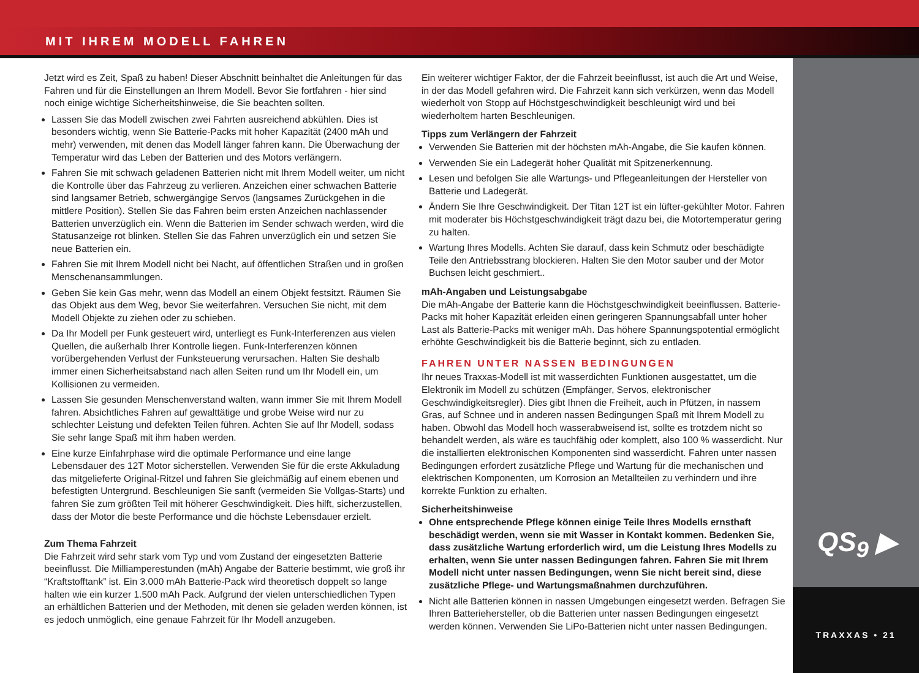MIT IHREM MODELL FAHREN
QS<sub>9</sub> ▶
TRAXXAS • 21
Jetzt wird es Zeit, Spaß zu haben! Dieser Abschnitt beinhaltet die Anleitungen für das Fahren und für die Einstellungen an Ihrem Modell. Bevor Sie fortfahren - hier sind noch einige wichtige Sicherheitshinweise, die Sie beachten sollten.
Lassen Sie das Modell zwischen zwei Fahrten ausreichend abkühlen. Dies ist besonders wichtig, wenn Sie Batterie-Packs mit hoher Kapazität (2400 mAh und mehr) verwenden, mit denen das Modell länger fahren kann. Die Überwachung der Temperatur wird das Leben der Batterien und des Motors verlängern.
Fahren Sie mit schwach geladenen Batterien nicht mit Ihrem Modell weiter, um nicht die Kontrolle über das Fahrzeug zu verlieren. Anzeichen einer schwachen Batterie sind langsamer Betrieb, schwergängige Servos (langsames Zurückgehen in die mittlere Position). Stellen Sie das Fahren beim ersten Anzeichen nachlassender Batterien unverzüglich ein. Wenn die Batterien im Sender schwach werden, wird die Statusanzeige rot blinken. Stellen Sie das Fahren unverzüglich ein und setzen Sie neue Batterien ein.
Fahren Sie mit Ihrem Modell nicht bei Nacht, auf öffentlichen Straßen und in großen Menschenansammlungen.
Geben Sie kein Gas mehr, wenn das Modell an einem Objekt festsitzt. Räumen Sie das Objekt aus dem Weg, bevor Sie weiterfahren. Versuchen Sie nicht, mit dem Modell Objekte zu ziehen oder zu schieben.
Da Ihr Modell per Funk gesteuert wird, unterliegt es Funk-Interferenzen aus vielen Quellen, die außerhalb Ihrer Kontrolle liegen. Funk-Interferenzen können vorübergehenden Verlust der Funksteuerung verursachen. Halten Sie deshalb immer einen Sicherheitsabstand nach allen Seiten rund um Ihr Modell ein, um Kollisionen zu vermeiden.
Lassen Sie gesunden Menschenverstand walten, wann immer Sie mit Ihrem Modell fahren. Absichtliches Fahren auf gewalttätige und grobe Weise wird nur zu schlechter Leistung und defekten Teilen führen. Achten Sie auf Ihr Modell, sodass Sie sehr lange Spaß mit ihm haben werden.
Eine kurze Einfahrphase wird die optimale Performance und eine lange Lebensdauer des 12T Motor sicherstellen. Verwenden Sie für die erste Akkuladung das mitgelieferte Original-Ritzel und fahren Sie gleichmäßig auf einem ebenen und befestigten Untergrund. Beschleunigen Sie sanft (vermeiden Sie Vollgas-Starts) und fahren Sie zum größten Teil mit höherer Geschwindigkeit. Dies hilft, sicherzustellen, dass der Motor die beste Performance und die höchste Lebensdauer erzielt.
Zum Thema Fahrzeit
Die Fahrzeit wird sehr stark vom Typ und vom Zustand der eingesetzten Batterie beeinflusst. Die Milliamperestunden (mAh) Angabe der Batterie bestimmt, wie groß ihr “Kraftstofftank” ist. Ein 3.000 mAh Batterie-Pack wird theoretisch doppelt so lange halten wie ein kurzer 1.500 mAh Pack. Aufgrund der vielen unterschiedlichen Typen an erhältlichen Batterien und der Methoden, mit denen sie geladen werden können, ist es jedoch unmöglich, eine genaue Fahrzeit für Ihr Modell anzugeben.
Ein weiterer wichtiger Faktor, der die Fahrzeit beeinflusst, ist auch die Art und Weise, in der das Modell gefahren wird. Die Fahrzeit kann sich verkürzen, wenn das Modell wiederholt von Stopp auf Höchstgeschwindigkeit beschleunigt wird und bei wiederholtem harten Beschleunigen.
Tipps zum Verlängern der Fahrzeit
Verwenden Sie Batterien mit der höchsten mAh-Angabe, die Sie kaufen können.
Verwenden Sie ein Ladegerät hoher Qualität mit Spitzenerkennung.
Lesen und befolgen Sie alle Wartungs- und Pflegeanleitungen der Hersteller von Batterie und Ladegerät.
Ändern Sie Ihre Geschwindigkeit. Der Titan 12T ist ein lüfter-gekühlter Motor. Fahren mit moderater bis Höchstgeschwindigkeit trägt dazu bei, die Motortemperatur gering zu halten.
Wartung Ihres Modells. Achten Sie darauf, dass kein Schmutz oder beschädigte Teile den Antriebsstrang blockieren. Halten Sie den Motor sauber und der Motor Buchsen leicht geschmiert..
mAh-Angaben und Leistungsabgabe
Die mAh-Angabe der Batterie kann die Höchstgeschwindigkeit beeinflussen. Batterie-Packs mit hoher Kapazität erleiden einen geringeren Spannungsabfall unter hoher Last als Batterie-Packs mit weniger mAh. Das höhere Spannungspotential ermöglicht erhöhte Geschwindigkeit bis die Batterie beginnt, sich zu entladen.
FAHREN UNTER NASSEN BEDINGUNGEN
Ihr neues Traxxas-Modell ist mit wasserdichten Funktionen ausgestattet, um die Elektronik im Modell zu schützen (Empfänger, Servos, elektronischer Geschwindigkeitsregler). Dies gibt Ihnen die Freiheit, auch in Pfützen, in nassem Gras, auf Schnee und in anderen nassen Bedingungen Spaß mit Ihrem Modell zu haben. Obwohl das Modell hoch wasserabweisend ist, sollte es trotzdem nicht so behandelt werden, als wäre es tauchfähig oder komplett, also 100 % wasserdicht. Nur die installierten elektronischen Komponenten sind wasserdicht. Fahren unter nassen Bedingungen erfordert zusätzliche Pflege und Wartung für die mechanischen und elektrischen Komponenten, um Korrosion an Metallteilen zu verhindern und ihre korrekte Funktion zu erhalten.
Sicherheitshinweise
Ohne entsprechende Pflege können einige Teile Ihres Modells ernsthaft beschädigt werden, wenn sie mit Wasser in Kontakt kommen. Bedenken Sie, dass zusätzliche Wartung erforderlich wird, um die Leistung Ihres Modells zu erhalten, wenn Sie unter nassen Bedingungen fahren. Fahren Sie mit Ihrem Modell nicht unter nassen Bedingungen, wenn Sie nicht bereit sind, diese zusätzliche Pflege- und Wartungsmaßnahmen durchzuführen.
Nicht alle Batterien können in nassen Umgebungen eingesetzt werden. Befragen Sie Ihren Batteriehersteller, ob die Batterien unter nassen Bedingungen eingesetzt werden können. Verwenden Sie LiPo-Batterien nicht unter nassen Bedingungen.